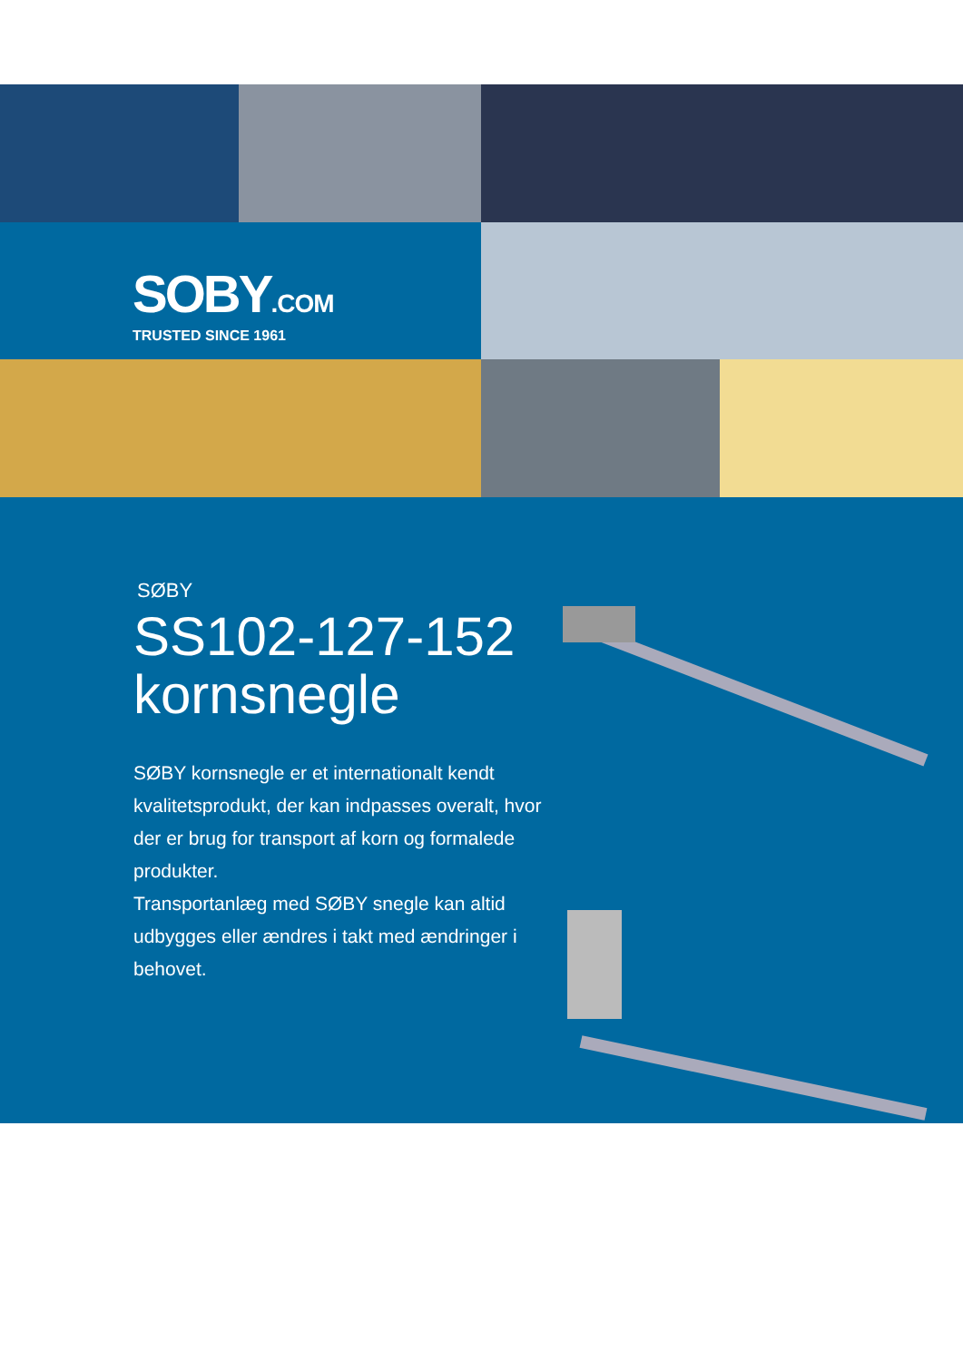SOBY.COM
TRUSTED SINCE 1961
SØBY
SS102-127-152
kornsnegle
SØBY kornsnegle er et internationalt kendt kvalitetsprodukt, der kan indpasses overalt, hvor der er brug for transport af korn og formalede produkter.
Transportanlæg med SØBY snegle kan altid udbygges eller ændres i takt med ændringer i behovet.